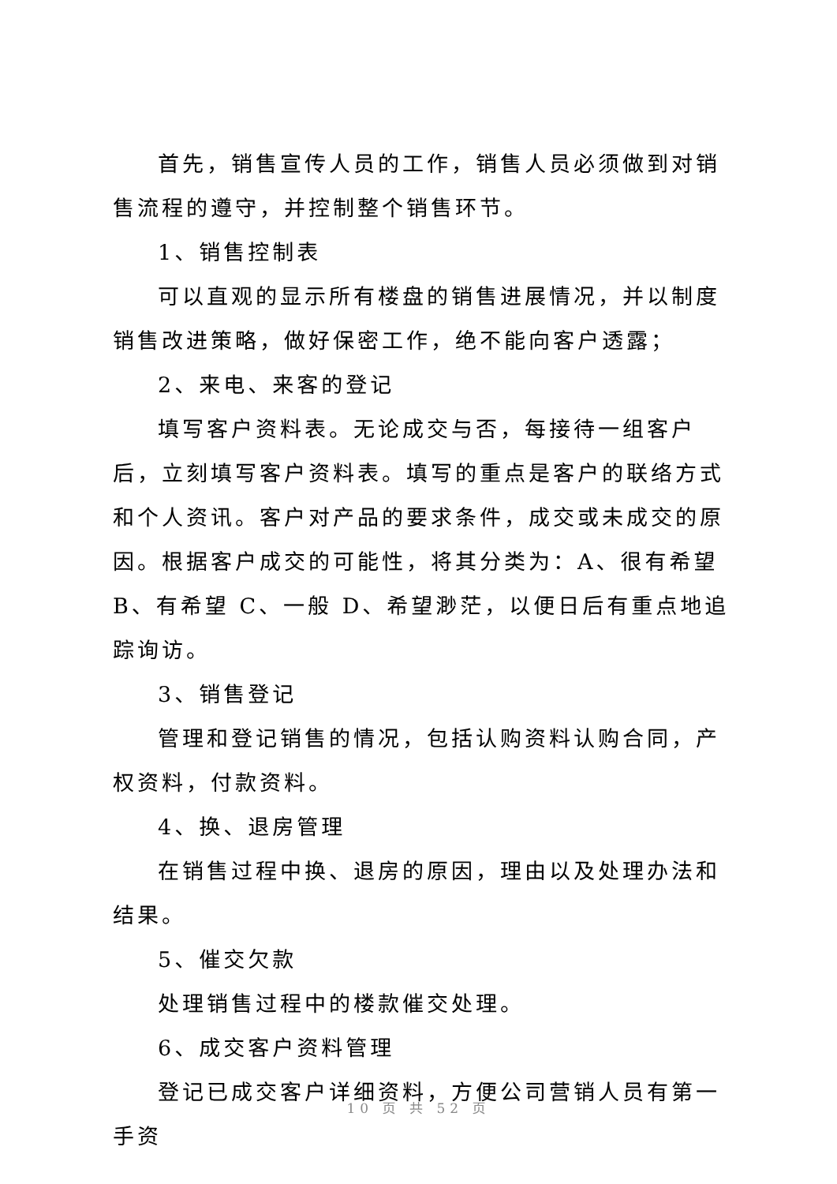首先，销售宣传人员的工作，销售人员必须做到对销售流程的遵守，并控制整个销售环节。
1、销售控制表
可以直观的显示所有楼盘的销售进展情况，并以制度销售改进策略，做好保密工作，绝不能向客户透露；
2、来电、来客的登记
填写客户资料表。无论成交与否，每接待一组客户后，立刻填写客户资料表。填写的重点是客户的联络方式和个人资讯。客户对产品的要求条件，成交或未成交的原因。根据客户成交的可能性，将其分类为：A、很有希望 B、有希望 C、一般 D、希望渺茫，以便日后有重点地追踪询访。
3、销售登记
管理和登记销售的情况，包括认购资料认购合同，产权资料，付款资料。
4、换、退房管理
在销售过程中换、退房的原因，理由以及处理办法和结果。
5、催交欠款
处理销售过程中的楼款催交处理。
6、成交客户资料管理
登记已成交客户详细资料，方便公司营销人员有第一手资
10 页 共 52 页